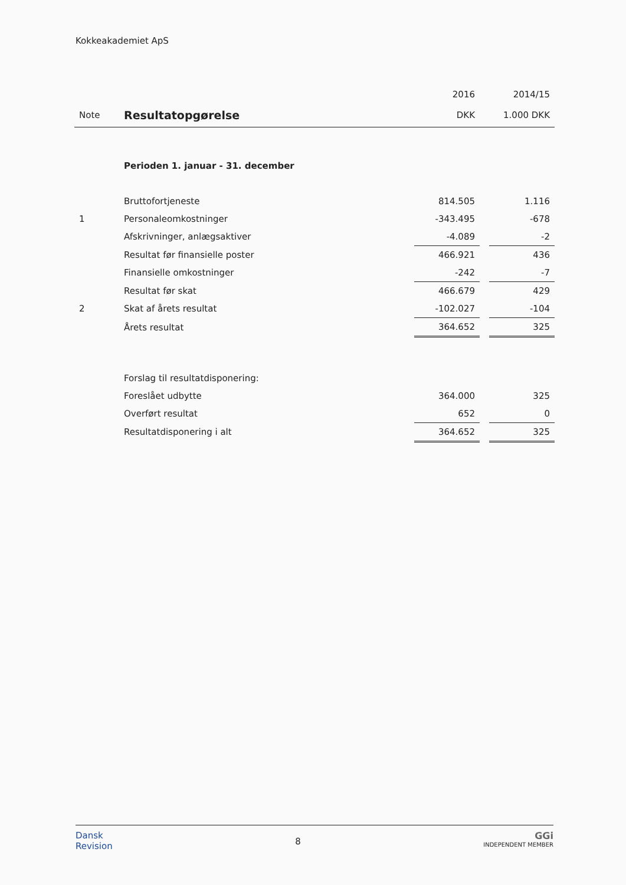Kokkeakademiet ApS
| | | 2016 | | 2014/15 |
| --- | --- | --- | --- | --- |
| Note | Resultatopgørelse | DKK | | 1.000 DKK |
| | Perioden 1. januar - 31. december | | | |
| | Bruttofortjeneste | 814.505 | | 1.116 |
| 1 | Personaleomkostninger | -343.495 | | -678 |
| | Afskrivninger, anlægsaktiver | -4.089 | | -2 |
| | Resultat før finansielle poster | 466.921 | | 436 |
| | Finansielle omkostninger | -242 | | -7 |
| | Resultat før skat | 466.679 | | 429 |
| 2 | Skat af årets resultat | -102.027 | | -104 |
| | Årets resultat | 364.652 | | 325 |
| | Forslag til resultatdisponering: | | | |
| | Foreslået udbytte | 364.000 | | 325 |
| | Overført resultat | 652 | | 0 |
| | Resultatdisponering i alt | 364.652 | | 325 |
Dansk
Revision
8
GGi
INDEPENDENT MEMBER